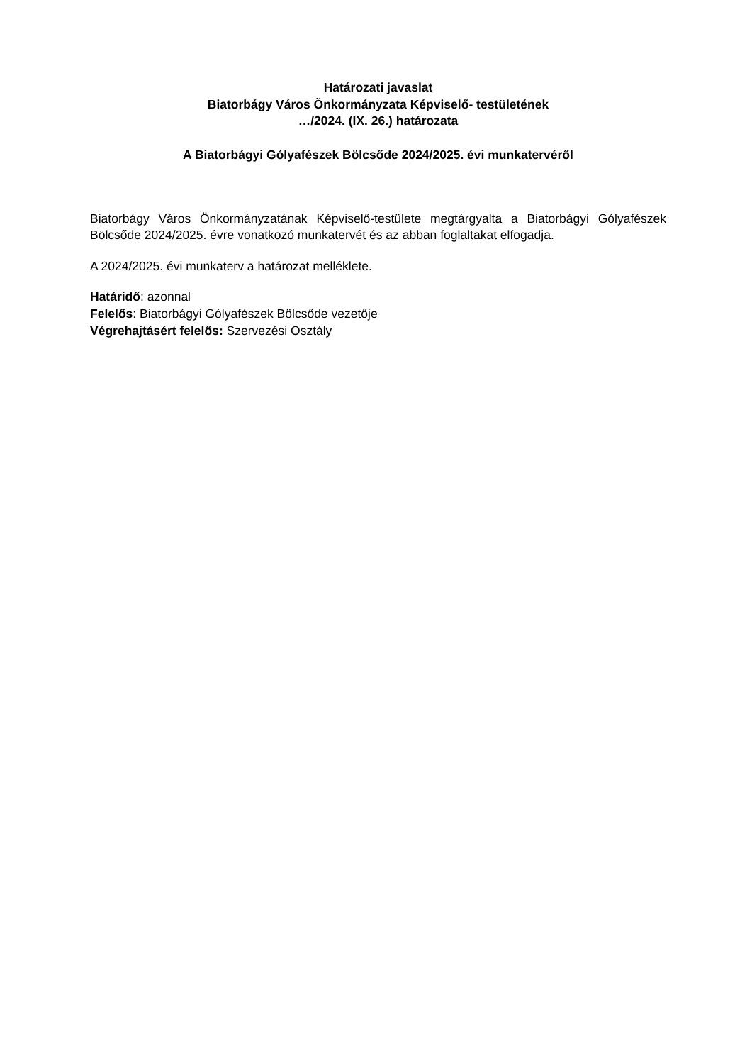Határozati javaslat
Biatorbágy Város Önkormányzata Képviselő- testületének
…/2024. (IX. 26.) határozata
A Biatorbágyi Gólyafészek Bölcsőde 2024/2025. évi munkatervéről
Biatorbágy Város Önkormányzatának Képviselő-testülete megtárgyalta a Biatorbágyi Gólyafészek Bölcsőde 2024/2025. évre vonatkozó munkatervét és az abban foglaltakat elfogadja.
A 2024/2025. évi munkaterv a határozat melléklete.
Határidő: azonnal
Felelős: Biatorbágyi Gólyafészek Bölcsőde vezetője
Végrehajtásért felelős: Szervezési Osztály